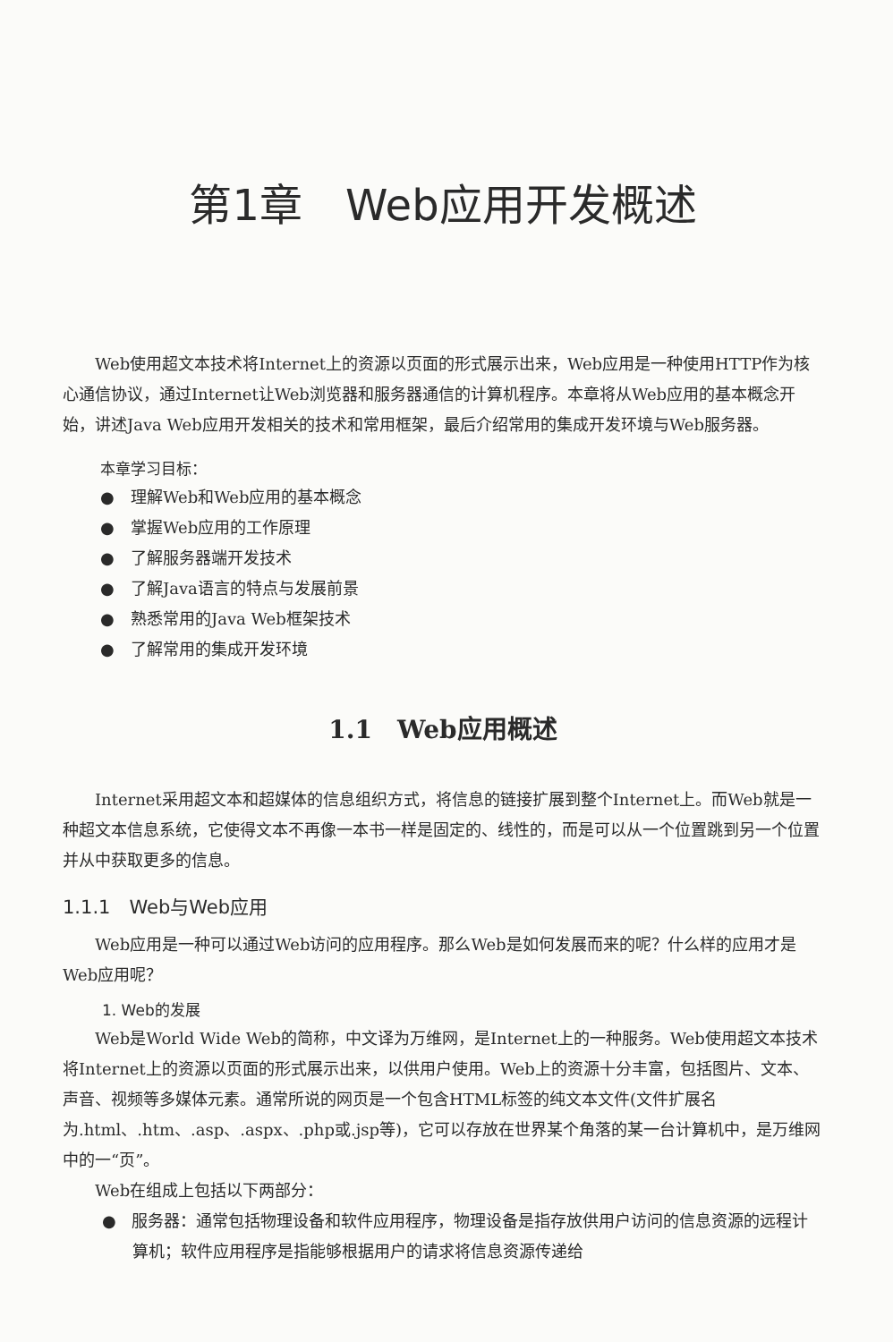第1章　Web应用开发概述
Web使用超文本技术将Internet上的资源以页面的形式展示出来，Web应用是一种使用HTTP作为核心通信协议，通过Internet让Web浏览器和服务器通信的计算机程序。本章将从Web应用的基本概念开始，讲述Java Web应用开发相关的技术和常用框架，最后介绍常用的集成开发环境与Web服务器。
本章学习目标：
● 理解Web和Web应用的基本概念
● 掌握Web应用的工作原理
● 了解服务器端开发技术
● 了解Java语言的特点与发展前景
● 熟悉常用的Java Web框架技术
● 了解常用的集成开发环境
1.1　Web应用概述
Internet采用超文本和超媒体的信息组织方式，将信息的链接扩展到整个Internet上。而Web就是一种超文本信息系统，它使得文本不再像一本书一样是固定的、线性的，而是可以从一个位置跳到另一个位置并从中获取更多的信息。
1.1.1　Web与Web应用
Web应用是一种可以通过Web访问的应用程序。那么Web是如何发展而来的呢？什么样的应用才是Web应用呢？
1. Web的发展
Web是World Wide Web的简称，中文译为万维网，是Internet上的一种服务。Web使用超文本技术将Internet上的资源以页面的形式展示出来，以供用户使用。Web上的资源十分丰富，包括图片、文本、声音、视频等多媒体元素。通常所说的网页是一个包含HTML标签的纯文本文件(文件扩展名为.html、.htm、.asp、.aspx、.php或.jsp等)，它可以存放在世界某个角落的某一台计算机中，是万维网中的一“页”。
Web在组成上包括以下两部分：
● 服务器：通常包括物理设备和软件应用程序，物理设备是指存放供用户访问的信息资源的远程计算机；软件应用程序是指能够根据用户的请求将信息资源传递给